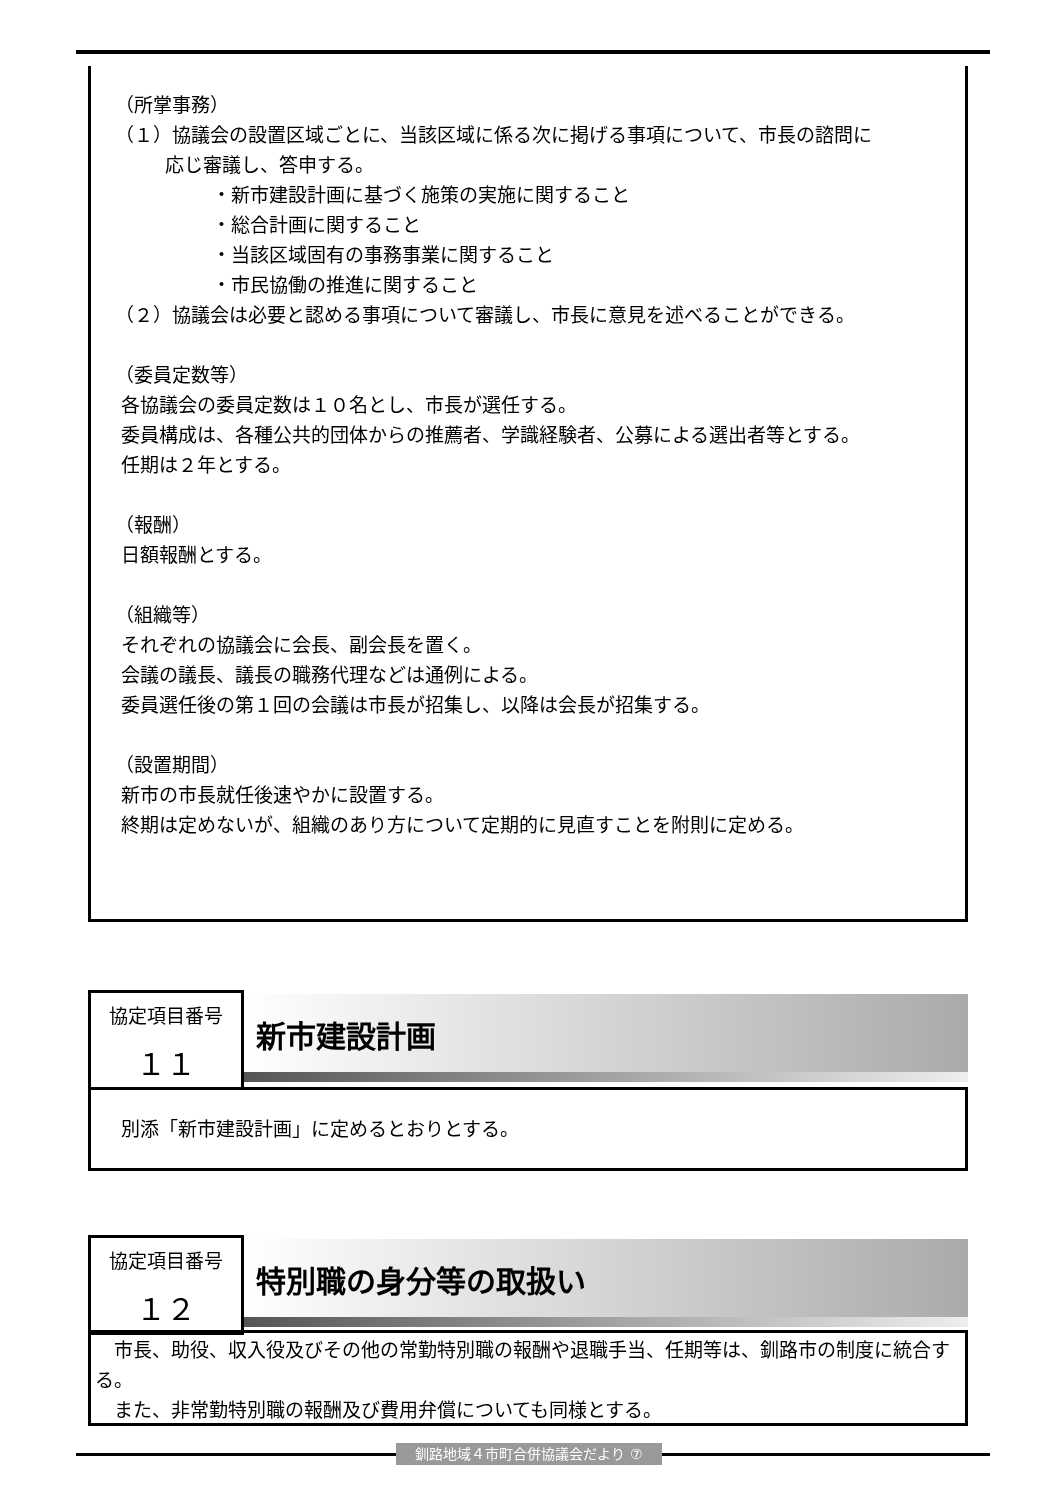（所掌事務）
（１）協議会の設置区域ごとに、当該区域に係る次に掲げる事項について、市長の諮問に
応じ審議し、答申する。
・新市建設計画に基づく施策の実施に関すること
・総合計画に関すること
・当該区域固有の事務事業に関すること
・市民協働の推進に関すること
（２）協議会は必要と認める事項について審議し、市長に意見を述べることができる。
（委員定数等）
各協議会の委員定数は１０名とし、市長が選任する。
委員構成は、各種公共的団体からの推薦者、学識経験者、公募による選出者等とする。
任期は２年とする。
（報酬）
日額報酬とする。
（組織等）
それぞれの協議会に会長、副会長を置く。
会議の議長、議長の職務代理などは通例による。
委員選任後の第１回の会議は市長が招集し、以降は会長が招集する。
（設置期間）
新市の市長就任後速やかに設置する。
終期は定めないが、組織のあり方について定期的に見直すことを附則に定める。
協定項目番号
１１
新市建設計画
別添「新市建設計画」に定めるとおりとする。
協定項目番号
１２
特別職の身分等の取扱い
　市長、助役、収入役及びその他の常勤特別職の報酬や退職手当、任期等は、釧路市の制度に統合する。
　また、非常勤特別職の報酬及び費用弁償についても同様とする。
釧路地域４市町合併協議会だより ⑦